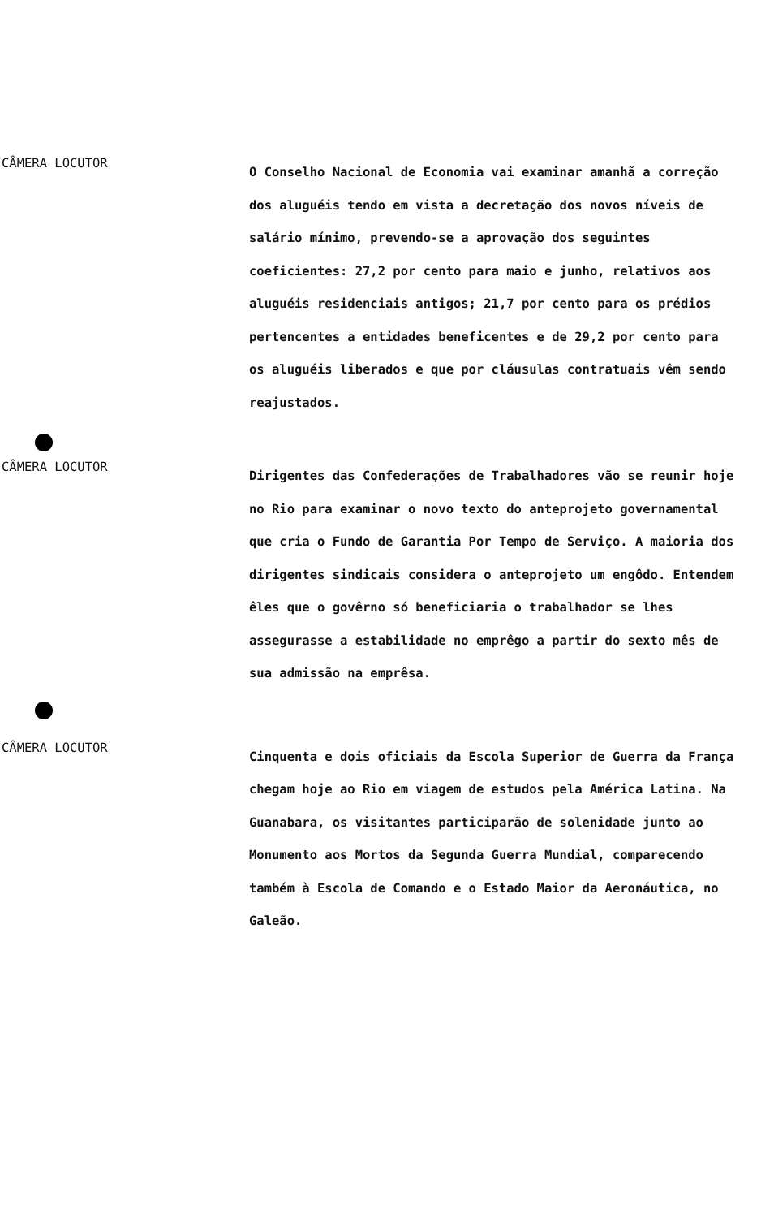CÂMERA LOCUTOR
O Conselho Nacional de Economia vai examinar amanhã a correção dos aluguéis tendo em vista a decretação dos novos níveis de salário mínimo, prevendo-se a aprovação dos seguintes coeficientes: 27,2 por cento para maio e junho, relativos aos aluguéis residenciais antigos; 21,7 por cento para os prédios pertencentes a entidades beneficentes e de 29,2 por cento para os aluguéis liberados e que por cláusulas contratuais vêm sendo reajustados.
CÂMERA LOCUTOR
Dirigentes das Confederações de Trabalhadores vão se reunir hoje no Rio para examinar o novo texto do anteprojeto governamental que cria o Fundo de Garantia Por Tempo de Serviço. A maioria dos dirigentes sindicais considera o anteprojeto um engôdo. Entendem êles que o govêrno só beneficiaria o trabalhador se lhes assegurasse a estabilidade no emprêgo a partir do sexto mês de sua admissão na emprêsa.
CÂMERA LOCUTOR
Cinquenta e dois oficiais da Escola Superior de Guerra da França chegam hoje ao Rio em viagem de estudos pela América Latina. Na Guanabara, os visitantes participarão de solenidade junto ao Monumento aos Mortos da Segunda Guerra Mundial, comparecendo também à Escola de Comando e o Estado Maior da Aeronáutica, no Galeão.